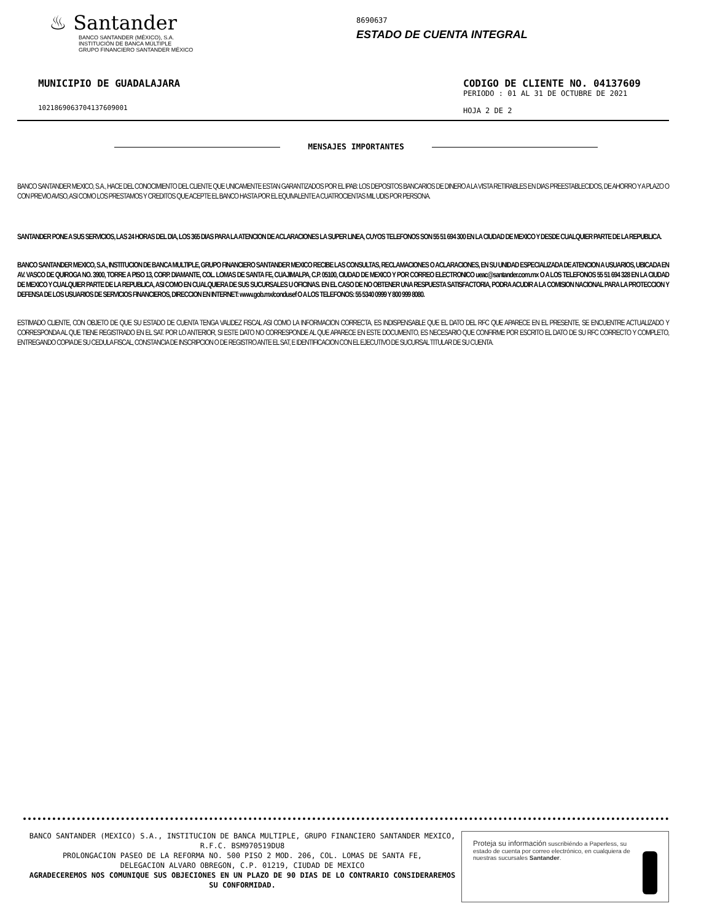♨ Santander
BANCO SANTANDER (MÉXICO), S.A.
INSTITUCIÓN DE BANCA MÚLTIPLE
GRUPO FINANCIERO SANTANDER MÉXICO
8690637
ESTADO DE CUENTA INTEGRAL
MUNICIPIO DE GUADALAJARA
10218690637041376090​01
CODIGO DE CLIENTE NO. 04137609
PERIODO : 01 AL 31 DE OCTUBRE DE 2021
HOJA 2 DE 2
MENSAJES IMPORTANTES
BANCO SANTANDER MEXICO, S.A., HACE DEL CONOCIMIENTO DEL CLIENTE QUE UNICAMENTE ESTAN GARANTIZADOS POR EL IPAB: LOS DEPOSITOS BANCARIOS DE DINERO A LA VISTA RETIRABLES EN DIAS PREESTABLECIDOS, DE AHORRO Y A PLAZO O CON PREVIO AVISO, ASI COMO LOS PRESTAMOS Y CREDITOS QUE ACEPTE EL BANCO HASTA POR EL EQUIVALENTE A CUATROCIENTAS MIL UDIS POR PERSONA.
SANTANDER PONE A SUS SERVICIOS, LAS 24 HORAS DEL DIA, LOS 365 DIAS PARA LA ATENCION DE ACLARACIONES LA SUPER LINEA, CUYOS TELEFONOS SON 55 51 694 300 EN LA CIUDAD DE MEXICO Y DESDE CUALQUIER PARTE DE LA REPUBLICA.
BANCO SANTANDER MEXICO, S.A., INSTITUCION DE BANCA MULTIPLE, GRUPO FINANCIERO SANTANDER MEXICO RECIBE LAS CONSULTAS, RECLAMACIONES O ACLARACIONES, EN SU UNIDAD ESPECIALIZADA DE ATENCION A USUARIOS, UBICADA EN AV. VASCO DE QUIROGA NO. 3900, TORRE A PISO 13, CORP. DIAMANTE, COL. LOMAS DE SANTA FE, CUAJIMALPA, C.P. 05100, CIUDAD DE MEXICO Y POR CORREO ELECTRONICO ueac@santander.com.mx O A LOS TELEFONOS 55 51 694 328 EN LA CIUDAD DE MEXICO Y CUALQUIER PARTE DE LA REPUBLICA, ASI COMO EN CUALQUIERA DE SUS SUCURSALES U OFICINAS. EN EL CASO DE NO OBTENER UNA RESPUESTA SATISFACTORIA, PODRA ACUDIR A LA COMISION NACIONAL PARA LA PROTECCION Y DEFENSA DE LOS USUARIOS DE SERVICIOS FINANCIEROS, DIRECCION EN INTERNET: www.gob.mx/condusef O A LOS TELEFONOS: 55 5340 0999 Y 800 999 8080.
ESTIMADO CLIENTE, CON OBJETO DE QUE SU ESTADO DE CUENTA TENGA VALIDEZ FISCAL ASI COMO LA INFORMACION CORRECTA, ES INDISPENSABLE QUE EL DATO DEL RFC QUE APARECE EN EL PRESENTE, SE ENCUENTRE ACTUALIZADO Y CORRESPONDA AL QUE TIENE REGISTRADO EN EL SAT. POR LO ANTERIOR, SI ESTE DATO NO CORRESPONDE AL QUE APARECE EN ESTE DOCUMENTO, ES NECESARIO QUE CONFIRME POR ESCRITO EL DATO DE SU RFC CORRECTO Y COMPLETO, ENTREGANDO COPIA DE SU CEDULA FISCAL, CONSTANCIA DE INSCRIPCION O DE REGISTRO ANTE EL SAT, E IDENTIFICACION CON EL EJECUTIVO DE SUCURSAL TITULAR DE SU CUENTA.
BANCO SANTANDER (MEXICO) S.A., INSTITUCION DE BANCA MULTIPLE, GRUPO FINANCIERO SANTANDER MEXICO,
R.F.C. BSM970519DU8
PROLONGACION PASEO DE LA REFORMA NO. 500 PISO 2 MOD. 206, COL. LOMAS DE SANTA FE,
DELEGACION ALVARO OBREGON, C.P. 01219, CIUDAD DE MEXICO
AGRADECEREMOS NOS COMUNIQUE SUS OBJECIONES EN UN PLAZO DE 90 DIAS DE LO CONTRARIO CONSIDERAREMOS SU CONFORMIDAD.
Proteja su información suscribiéndo a Paperless, su estado de cuenta por correo electrónico, en cualquiera de nuestras sucursales Santander.